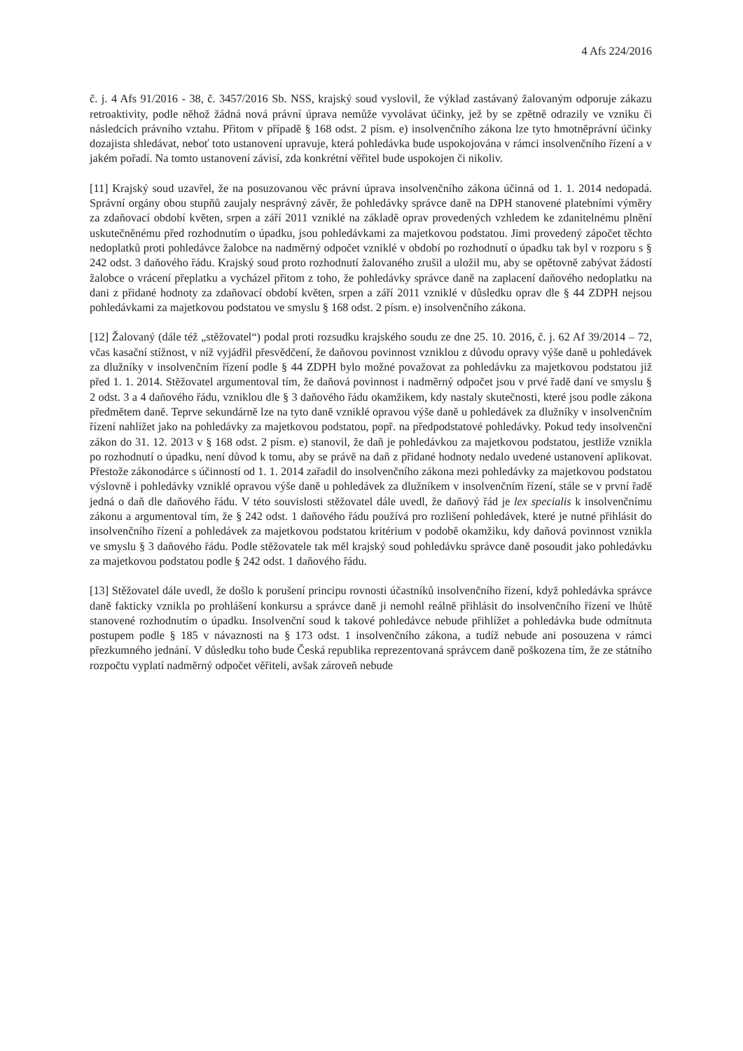4 Afs 224/2016
č. j. 4 Afs 91/2016 - 38, č. 3457/2016 Sb. NSS, krajský soud vyslovil, že výklad zastávaný žalovaným odporuje zákazu retroaktivity, podle něhož žádná nová právní úprava nemůže vyvolávat účinky, jež by se zpětně odrazily ve vzniku či následcích právního vztahu. Přitom v případě § 168 odst. 2 písm. e) insolvenčního zákona lze tyto hmotněprávní účinky dozajista shledávat, neboť toto ustanovení upravuje, která pohledávka bude uspokojována v rámci insolvenčního řízení a v jakém pořadí. Na tomto ustanovení závisí, zda konkrétní věřitel bude uspokojen či nikoliv.
[11] Krajský soud uzavřel, že na posuzovanou věc právní úprava insolvenčního zákona účinná od 1. 1. 2014 nedopadá. Správní orgány obou stupňů zaujaly nesprávný závěr, že pohledávky správce daně na DPH stanovené platebními výměry za zdaňovací období květen, srpen a září 2011 vzniklé na základě oprav provedených vzhledem ke zdanitelnému plnění uskutečněnému před rozhodnutím o úpadku, jsou pohledávkami za majetkovou podstatou. Jimi provedený zápočet těchto nedoplatků proti pohledávce žalobce na nadměrný odpočet vzniklé v období po rozhodnutí o úpadku tak byl v rozporu s § 242 odst. 3 daňového řádu. Krajský soud proto rozhodnutí žalovaného zrušil a uložil mu, aby se opětovně zabývat žádostí žalobce o vrácení přeplatku a vycházel přitom z toho, že pohledávky správce daně na zaplacení daňového nedoplatku na dani z přidané hodnoty za zdaňovací období květen, srpen a září 2011 vzniklé v důsledku oprav dle § 44 ZDPH nejsou pohledávkami za majetkovou podstatou ve smyslu § 168 odst. 2 písm. e) insolvenčního zákona.
[12] Žalovaný (dále též „stěžovatel“) podal proti rozsudku krajského soudu ze dne 25. 10. 2016, č. j. 62 Af 39/2014 – 72, včas kasační stížnost, v níž vyjádřil přesvědčení, že daňovou povinnost vzniklou z důvodu opravy výše daně u pohledávek za dlužníky v insolvenčním řízení podle § 44 ZDPH bylo možné považovat za pohledávku za majetkovou podstatou již před 1. 1. 2014. Stěžovatel argumentoval tím, že daňová povinnost i nadměrný odpočet jsou v prvé řadě daní ve smyslu § 2 odst. 3 a 4 daňového řádu, vzniklou dle § 3 daňového řádu okamžikem, kdy nastaly skutečnosti, které jsou podle zákona předmětem daně. Teprve sekundárně lze na tyto daně vzniklé opravou výše daně u pohledávek za dlužníky v insolvenčním řízení nahlížet jako na pohledávky za majetkovou podstatou, popř. na předpodstatové pohledávky. Pokud tedy insolvenční zákon do 31. 12. 2013 v § 168 odst. 2 písm. e) stanovil, že daň je pohledávkou za majetkovou podstatou, jestliže vznikla po rozhodnutí o úpadku, není důvod k tomu, aby se právě na daň z přidané hodnoty nedalo uvedené ustanovení aplikovat. Přestože zákonodárce s účinností od 1. 1. 2014 zařadil do insolvenčního zákona mezi pohledávky za majetkovou podstatou výslovně i pohledávky vzniklé opravou výše daně u pohledávek za dlužníkem v insolvenčním řízení, stále se v první řadě jedná o daň dle daňového řádu. V této souvislosti stěžovatel dále uvedl, že daňový řád je lex specialis k insolvenčnímu zákonu a argumentoval tím, že § 242 odst. 1 daňového řádu používá pro rozlišení pohledávek, které je nutné přihlásit do insolvenčního řízení a pohledávek za majetkovou podstatou kritérium v podobě okamžiku, kdy daňová povinnost vznikla ve smyslu § 3 daňového řádu. Podle stěžovatele tak měl krajský soud pohledávku správce daně posoudit jako pohledávku za majetkovou podstatou podle § 242 odst. 1 daňového řádu.
[13] Stěžovatel dále uvedl, že došlo k porušení principu rovnosti účastníků insolvenčního řízení, když pohledávka správce daně fakticky vznikla po prohlášení konkursu a správce daně ji nemohl reálně přihlásit do insolvenčního řízení ve lhůtě stanovené rozhodnutím o úpadku. Insolvenční soud k takové pohledávce nebude přihlížet a pohledávka bude odmítnuta postupem podle § 185 v návaznosti na § 173 odst. 1 insolvenčního zákona, a tudíž nebude ani posouzena v rámci přezkumného jednání. V důsledku toho bude Česká republika reprezentovaná správcem daně poškozena tím, že ze státního rozpočtu vyplatí nadměrný odpočet věřiteli, avšak zároveň nebude